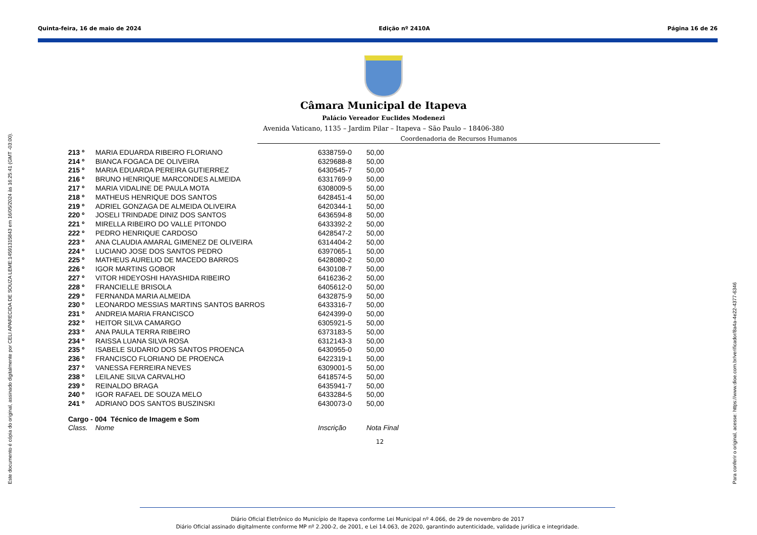Quinta-feira, 16 de maio de 2024 Edição nº 2410A Página 16 de 26
Este documento é cópia do original, assinado digitalmente por CELI APARECIDA DE SOUZA LEME:14591315843 em 16/05/2024 às 16:25:41 (GMT -03:00). Para conferir o original, acesse: https://www.dioe.com.br/verificador/8a4a-4e22-4377-6346
Câmara Municipal de Itapeva
Palácio Vereador Euclides Modenezi
Avenida Vaticano, 1135 – Jardim Pilar – Itapeva – São Paulo – 18406-380
Coordenadoria de Recursos Humanos
| 213 º | MARIA EDUARDA RIBEIRO FLORIANO | 6338759-0 | 50,00 |
| 214 º | BIANCA FOGACA DE OLIVEIRA | 6329688-8 | 50,00 |
| 215 º | MARIA EDUARDA PEREIRA GUTIERREZ | 6430545-7 | 50,00 |
| 216 º | BRUNO HENRIQUE MARCONDES ALMEIDA | 6331769-9 | 50,00 |
| 217 º | MARIA VIDALINE DE PAULA MOTA | 6308009-5 | 50,00 |
| 218 º | MATHEUS HENRIQUE DOS SANTOS | 6428451-4 | 50,00 |
| 219 º | ADRIEL GONZAGA DE ALMEIDA OLIVEIRA | 6420344-1 | 50,00 |
| 220 º | JOSELI TRINDADE DINIZ DOS SANTOS | 6436594-8 | 50,00 |
| 221 º | MIRELLA RIBEIRO DO VALLE PITONDO | 6433392-2 | 50,00 |
| 222 º | PEDRO HENRIQUE CARDOSO | 6428547-2 | 50,00 |
| 223 º | ANA CLAUDIA AMARAL GIMENEZ DE OLIVEIRA | 6314404-2 | 50,00 |
| 224 º | LUCIANO JOSE DOS SANTOS PEDRO | 6397065-1 | 50,00 |
| 225 º | MATHEUS AURELIO DE MACEDO BARROS | 6428080-2 | 50,00 |
| 226 º | IGOR MARTINS GOBOR | 6430108-7 | 50,00 |
| 227 º | VITOR HIDEYOSHI HAYASHIDA RIBEIRO | 6416236-2 | 50,00 |
| 228 º | FRANCIELLE BRISOLA | 6405612-0 | 50,00 |
| 229 º | FERNANDA MARIA ALMEIDA | 6432875-9 | 50,00 |
| 230 º | LEONARDO MESSIAS MARTINS SANTOS BARROS | 6433316-7 | 50,00 |
| 231 º | ANDREIA MARIA FRANCISCO | 6424399-0 | 50,00 |
| 232 º | HEITOR SILVA CAMARGO | 6305921-5 | 50,00 |
| 233 º | ANA PAULA TERRA RIBEIRO | 6373183-5 | 50,00 |
| 234 º | RAISSA LUANA SILVA ROSA | 6312143-3 | 50,00 |
| 235 º | ISABELE SUDARIO DOS SANTOS PROENCA | 6430955-0 | 50,00 |
| 236 º | FRANCISCO FLORIANO DE PROENCA | 6422319-1 | 50,00 |
| 237 º | VANESSA FERREIRA NEVES | 6309001-5 | 50,00 |
| 238 º | LEILANE SILVA CARVALHO | 6418574-5 | 50,00 |
| 239 º | REINALDO BRAGA | 6435941-7 | 50,00 |
| 240 º | IGOR RAFAEL DE SOUZA MELO | 6433284-5 | 50,00 |
| 241 º | ADRIANO DOS SANTOS BUSZINSKI | 6430073-0 | 50,00 |
| Cargo - 004 Técnico de Imagem e Som | | | |
| Class. | Nome | Inscrição | Nota Final |
12
Diário Oficial Eletrônico do Município de Itapeva conforme Lei Municipal nº 4.066, de 29 de novembro de 2017
Diário Oficial assinado digitalmente conforme MP nº 2.200-2, de 2001, e Lei 14.063, de 2020, garantindo autenticidade, validade jurídica e integridade.